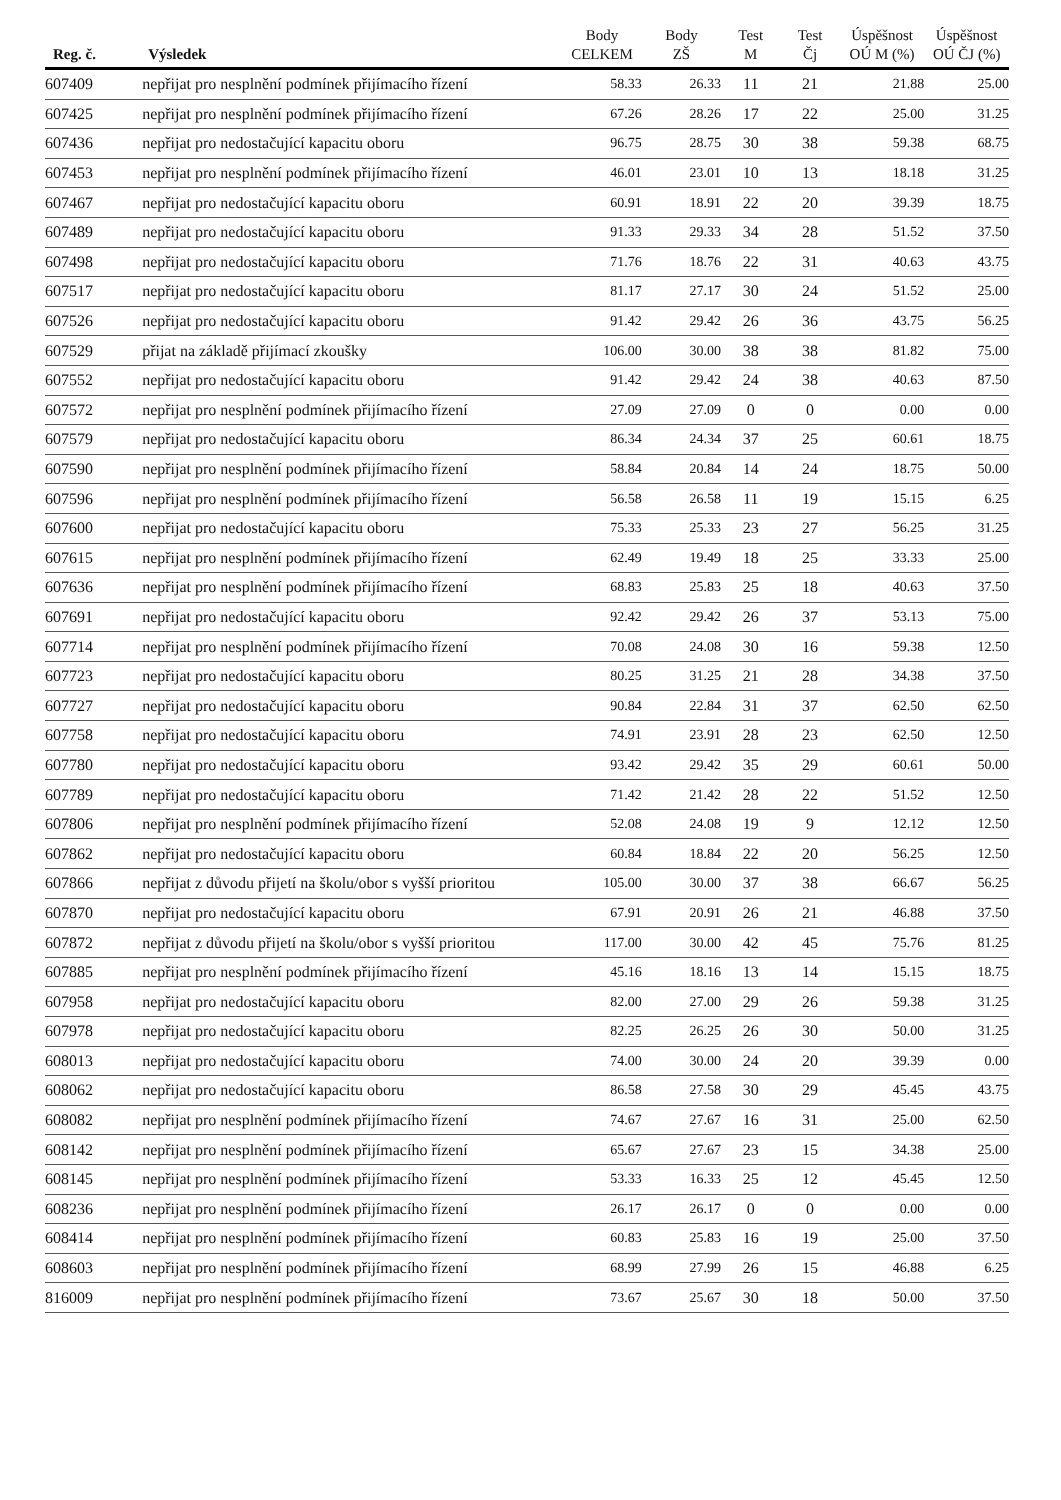| Reg. č. | Výsledek | Body CELKEM | Body ZŠ | Test M | Test Čj | Úspěšnost OÚ M (%) | Úspěšnost OÚ ČJ (%) |
| --- | --- | --- | --- | --- | --- | --- | --- |
| 607409 | nepřijat pro nesplnění podmínek přijímacího řízení | 58.33 | 26.33 | 11 | 21 | 21.88 | 25.00 |
| 607425 | nepřijat pro nesplnění podmínek přijímacího řízení | 67.26 | 28.26 | 17 | 22 | 25.00 | 31.25 |
| 607436 | nepřijat pro nedostačující kapacitu oboru | 96.75 | 28.75 | 30 | 38 | 59.38 | 68.75 |
| 607453 | nepřijat pro nesplnění podmínek přijímacího řízení | 46.01 | 23.01 | 10 | 13 | 18.18 | 31.25 |
| 607467 | nepřijat pro nedostačující kapacitu oboru | 60.91 | 18.91 | 22 | 20 | 39.39 | 18.75 |
| 607489 | nepřijat pro nedostačující kapacitu oboru | 91.33 | 29.33 | 34 | 28 | 51.52 | 37.50 |
| 607498 | nepřijat pro nedostačující kapacitu oboru | 71.76 | 18.76 | 22 | 31 | 40.63 | 43.75 |
| 607517 | nepřijat pro nedostačující kapacitu oboru | 81.17 | 27.17 | 30 | 24 | 51.52 | 25.00 |
| 607526 | nepřijat pro nedostačující kapacitu oboru | 91.42 | 29.42 | 26 | 36 | 43.75 | 56.25 |
| 607529 | přijat na základě přijímací zkoušky | 106.00 | 30.00 | 38 | 38 | 81.82 | 75.00 |
| 607552 | nepřijat pro nedostačující kapacitu oboru | 91.42 | 29.42 | 24 | 38 | 40.63 | 87.50 |
| 607572 | nepřijat pro nesplnění podmínek přijímacího řízení | 27.09 | 27.09 | 0 | 0 | 0.00 | 0.00 |
| 607579 | nepřijat pro nedostačující kapacitu oboru | 86.34 | 24.34 | 37 | 25 | 60.61 | 18.75 |
| 607590 | nepřijat pro nesplnění podmínek přijímacího řízení | 58.84 | 20.84 | 14 | 24 | 18.75 | 50.00 |
| 607596 | nepřijat pro nesplnění podmínek přijímacího řízení | 56.58 | 26.58 | 11 | 19 | 15.15 | 6.25 |
| 607600 | nepřijat pro nedostačující kapacitu oboru | 75.33 | 25.33 | 23 | 27 | 56.25 | 31.25 |
| 607615 | nepřijat pro nesplnění podmínek přijímacího řízení | 62.49 | 19.49 | 18 | 25 | 33.33 | 25.00 |
| 607636 | nepřijat pro nesplnění podmínek přijímacího řízení | 68.83 | 25.83 | 25 | 18 | 40.63 | 37.50 |
| 607691 | nepřijat pro nedostačující kapacitu oboru | 92.42 | 29.42 | 26 | 37 | 53.13 | 75.00 |
| 607714 | nepřijat pro nesplnění podmínek přijímacího řízení | 70.08 | 24.08 | 30 | 16 | 59.38 | 12.50 |
| 607723 | nepřijat pro nedostačující kapacitu oboru | 80.25 | 31.25 | 21 | 28 | 34.38 | 37.50 |
| 607727 | nepřijat pro nedostačující kapacitu oboru | 90.84 | 22.84 | 31 | 37 | 62.50 | 62.50 |
| 607758 | nepřijat pro nedostačující kapacitu oboru | 74.91 | 23.91 | 28 | 23 | 62.50 | 12.50 |
| 607780 | nepřijat pro nedostačující kapacitu oboru | 93.42 | 29.42 | 35 | 29 | 60.61 | 50.00 |
| 607789 | nepřijat pro nedostačující kapacitu oboru | 71.42 | 21.42 | 28 | 22 | 51.52 | 12.50 |
| 607806 | nepřijat pro nesplnění podmínek přijímacího řízení | 52.08 | 24.08 | 19 | 9 | 12.12 | 12.50 |
| 607862 | nepřijat pro nedostačující kapacitu oboru | 60.84 | 18.84 | 22 | 20 | 56.25 | 12.50 |
| 607866 | nepřijat z důvodu přijetí na školu/obor s vyšší prioritou | 105.00 | 30.00 | 37 | 38 | 66.67 | 56.25 |
| 607870 | nepřijat pro nedostačující kapacitu oboru | 67.91 | 20.91 | 26 | 21 | 46.88 | 37.50 |
| 607872 | nepřijat z důvodu přijetí na školu/obor s vyšší prioritou | 117.00 | 30.00 | 42 | 45 | 75.76 | 81.25 |
| 607885 | nepřijat pro nesplnění podmínek přijímacího řízení | 45.16 | 18.16 | 13 | 14 | 15.15 | 18.75 |
| 607958 | nepřijat pro nedostačující kapacitu oboru | 82.00 | 27.00 | 29 | 26 | 59.38 | 31.25 |
| 607978 | nepřijat pro nedostačující kapacitu oboru | 82.25 | 26.25 | 26 | 30 | 50.00 | 31.25 |
| 608013 | nepřijat pro nedostačující kapacitu oboru | 74.00 | 30.00 | 24 | 20 | 39.39 | 0.00 |
| 608062 | nepřijat pro nedostačující kapacitu oboru | 86.58 | 27.58 | 30 | 29 | 45.45 | 43.75 |
| 608082 | nepřijat pro nesplnění podmínek přijímacího řízení | 74.67 | 27.67 | 16 | 31 | 25.00 | 62.50 |
| 608142 | nepřijat pro nesplnění podmínek přijímacího řízení | 65.67 | 27.67 | 23 | 15 | 34.38 | 25.00 |
| 608145 | nepřijat pro nesplnění podmínek přijímacího řízení | 53.33 | 16.33 | 25 | 12 | 45.45 | 12.50 |
| 608236 | nepřijat pro nesplnění podmínek přijímacího řízení | 26.17 | 26.17 | 0 | 0 | 0.00 | 0.00 |
| 608414 | nepřijat pro nesplnění podmínek přijímacího řízení | 60.83 | 25.83 | 16 | 19 | 25.00 | 37.50 |
| 608603 | nepřijat pro nesplnění podmínek přijímacího řízení | 68.99 | 27.99 | 26 | 15 | 46.88 | 6.25 |
| 816009 | nepřijat pro nesplnění podmínek přijímacího řízení | 73.67 | 25.67 | 30 | 18 | 50.00 | 37.50 |